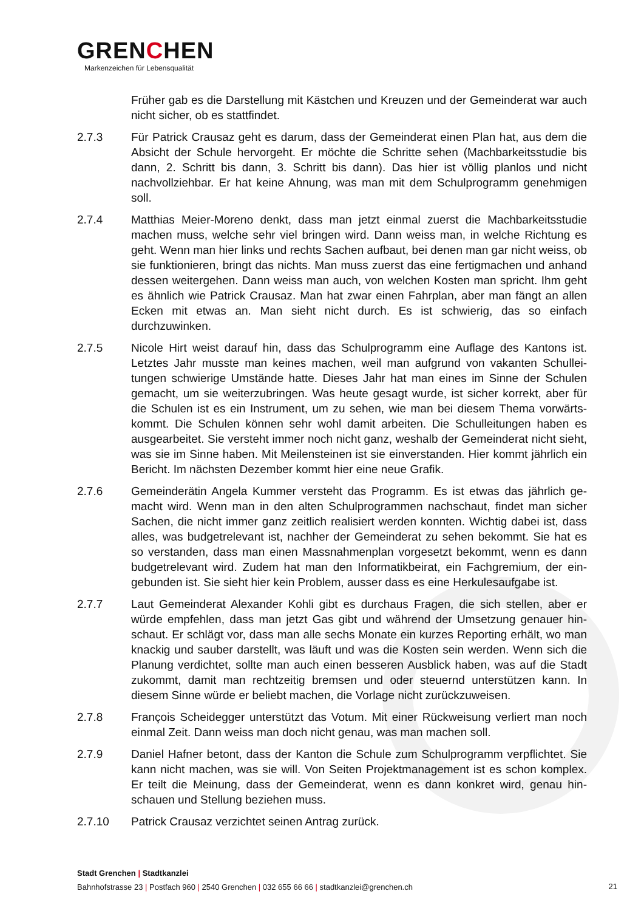GRENCHEN
Markenzeichen für Lebensqualität
Früher gab es die Darstellung mit Kästchen und Kreuzen und der Gemeinderat war auch nicht sicher, ob es stattfindet.
2.7.3 Für Patrick Crausaz geht es darum, dass der Gemeinderat einen Plan hat, aus dem die Absicht der Schule hervorgeht. Er möchte die Schritte sehen (Machbarkeitsstudie bis dann, 2. Schritt bis dann, 3. Schritt bis dann). Das hier ist völlig planlos und nicht nachvollziehbar. Er hat keine Ahnung, was man mit dem Schulprogramm genehmigen soll.
2.7.4 Matthias Meier-Moreno denkt, dass man jetzt einmal zuerst die Machbarkeitsstudie machen muss, welche sehr viel bringen wird. Dann weiss man, in welche Richtung es geht. Wenn man hier links und rechts Sachen aufbaut, bei denen man gar nicht weiss, ob sie funktionieren, bringt das nichts. Man muss zuerst das eine fertigmachen und anhand dessen weitergehen. Dann weiss man auch, von welchen Kosten man spricht. Ihm geht es ähnlich wie Patrick Crausaz. Man hat zwar einen Fahrplan, aber man fängt an allen Ecken mit etwas an. Man sieht nicht durch. Es ist schwierig, das so einfach durchzuwinken.
2.7.5 Nicole Hirt weist darauf hin, dass das Schulprogramm eine Auflage des Kantons ist. Letztes Jahr musste man keines machen, weil man aufgrund von vakanten Schullei­tungen schwierige Umstände hatte. Dieses Jahr hat man eines im Sinne der Schulen gemacht, um sie weiterzubringen. Was heute gesagt wurde, ist sicher korrekt, aber für die Schulen ist es ein Instrument, um zu sehen, wie man bei diesem Thema vorwärts­kommt. Die Schulen können sehr wohl damit arbeiten. Die Schulleitungen haben es ausgearbeitet. Sie versteht immer noch nicht ganz, weshalb der Gemeinderat nicht sieht, was sie im Sinne haben. Mit Meilensteinen ist sie einverstanden. Hier kommt jährlich ein Bericht. Im nächsten Dezember kommt hier eine neue Grafik.
2.7.6 Gemeinderätin Angela Kummer versteht das Programm. Es ist etwas das jährlich ge­macht wird. Wenn man in den alten Schulprogrammen nachschaut, findet man sicher Sachen, die nicht immer ganz zeitlich realisiert werden konnten. Wichtig dabei ist, dass alles, was budgetrelevant ist, nachher der Gemeinderat zu sehen bekommt. Sie hat es so verstanden, dass man einen Massnahmenplan vorgesetzt bekommt, wenn es dann budgetrelevant wird. Zudem hat man den Informatikbeirat, ein Fachgremium, der ein­gebunden ist. Sie sieht hier kein Problem, ausser dass es eine Herkulesaufgabe ist.
2.7.7 Laut Gemeinderat Alexander Kohli gibt es durchaus Fragen, die sich stellen, aber er würde empfehlen, dass man jetzt Gas gibt und während der Umsetzung genauer hin­schaut. Er schlägt vor, dass man alle sechs Monate ein kurzes Reporting erhält, wo man knackig und sauber darstellt, was läuft und was die Kosten sein werden. Wenn sich die Planung verdichtet, sollte man auch einen besseren Ausblick haben, was auf die Stadt zukommt, damit man rechtzeitig bremsen und oder steuernd unterstützen kann. In diesem Sinne würde er beliebt machen, die Vorlage nicht zurückzuweisen.
2.7.8 François Scheidegger unterstützt das Votum. Mit einer Rückweisung verliert man noch einmal Zeit. Dann weiss man doch nicht genau, was man machen soll.
2.7.9 Daniel Hafner betont, dass der Kanton die Schule zum Schulprogramm verpflichtet. Sie kann nicht machen, was sie will. Von Seiten Projektmanagement ist es schon komplex. Er teilt die Meinung, dass der Gemeinderat, wenn es dann konkret wird, genau hin­schauen und Stellung beziehen muss.
2.7.10 Patrick Crausaz verzichtet seinen Antrag zurück.
Stadt Grenchen | Stadtkanzlei
Bahnhofstrasse 23 | Postfach 960 | 2540 Grenchen | 032 655 66 66 | stadtkanzlei@grenchen.ch
21